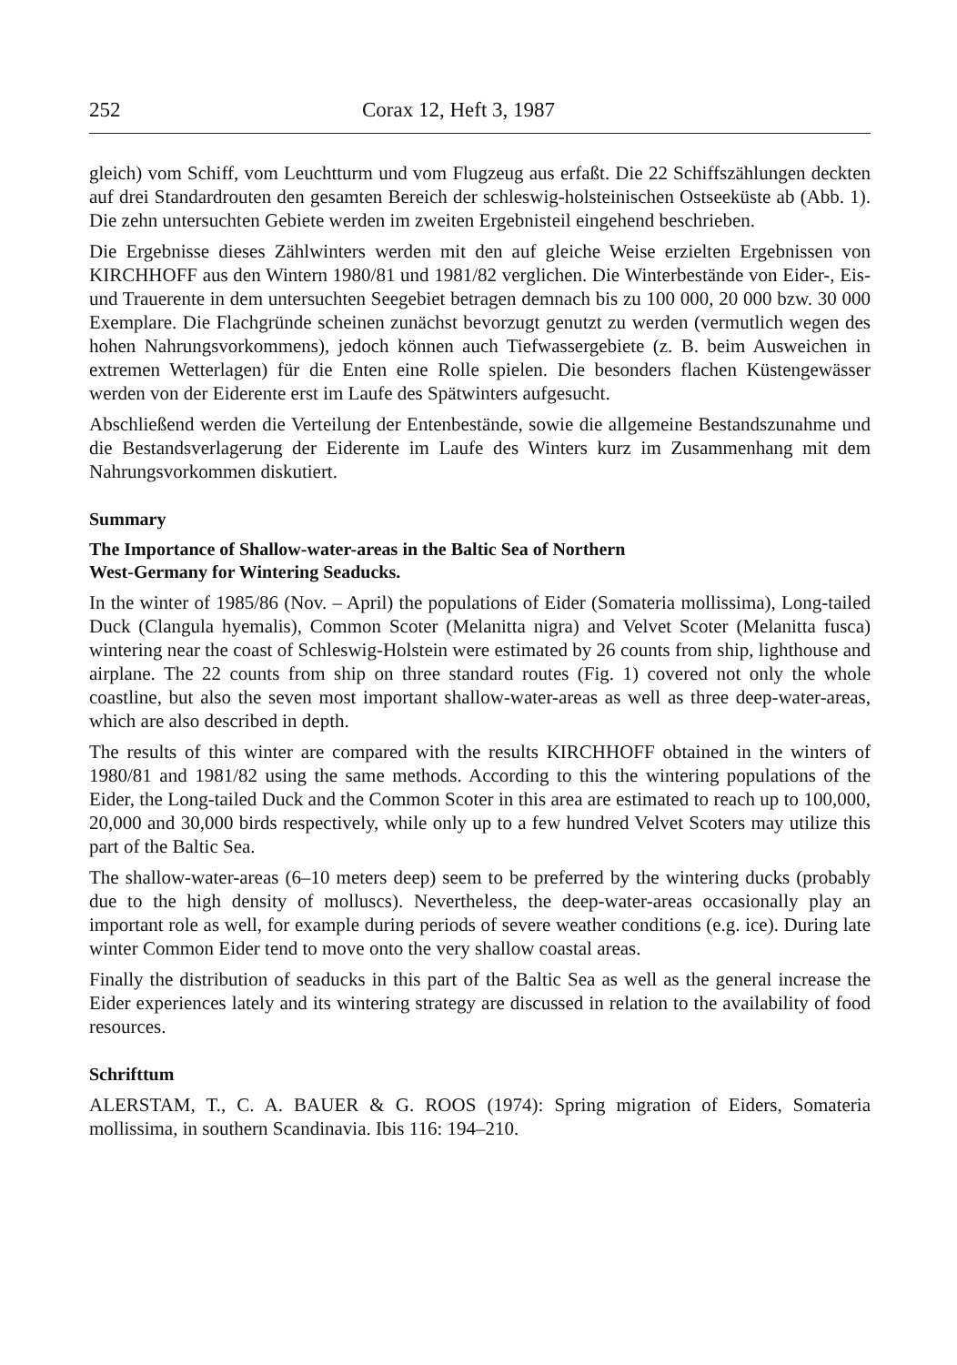252 Corax 12, Heft 3, 1987
gleich) vom Schiff, vom Leuchtturm und vom Flugzeug aus erfaßt. Die 22 Schiffs­zählungen deckten auf drei Standardrouten den gesamten Bereich der schleswig-holsteinischen Ostseeküste ab (Abb. 1). Die zehn untersuchten Gebiete werden im zweiten Ergebnisteil eingehend beschrieben.
Die Ergebnisse dieses Zählwinters werden mit den auf gleiche Weise erzielten Ergebnissen von KIRCHHOFF aus den Wintern 1980/81 und 1981/82 verglichen. Die Winterbestände von Eider-, Eis- und Trauerente in dem untersuchten Seege­biet betragen demnach bis zu 100 000, 20 000 bzw. 30 000 Exemplare. Die Flach­gründe scheinen zunächst bevorzugt genutzt zu werden (vermutlich wegen des hohen Nahrungsvorkommens), jedoch können auch Tiefwassergebiete (z. B. beim Ausweichen in extremen Wetterlagen) für die Enten eine Rolle spielen. Die beson­ders flachen Küstengewässer werden von der Eiderente erst im Laufe des Spätwin­ters aufgesucht.
Abschließend werden die Verteilung der Entenbestände, sowie die allgemeine Bestandszunahme und die Bestandsverlagerung der Eiderente im Laufe des Win­ters kurz im Zusammenhang mit dem Nahrungsvorkommen diskutiert.
Summary
The Importance of Shallow-water-areas in the Baltic Sea of Northern
West-Germany for Wintering Seaducks.
In the winter of 1985/86 (Nov. – April) the populations of Eider (Somateria mollis­sima), Long-tailed Duck (Clangula hyemalis), Common Scoter (Melanitta nigra) and Velvet Scoter (Melanitta fusca) wintering near the coast of Schleswig-Holstein were estimated by 26 counts from ship, lighthouse and airplane. The 22 counts from ship on three standard routes (Fig. 1) covered not only the whole coastline, but also the seven most important shallow-water-areas as well as three deep-water-areas, which are also described in depth.
The results of this winter are compared with the results KIRCHHOFF obtained in the winters of 1980/81 and 1981/82 using the same methods. According to this the wintering populations of the Eider, the Long-tailed Duck and the Common Scoter in this area are estimated to reach up to 100,000, 20,000 and 30,000 birds respecti­vely, while only up to a few hundred Velvet Scoters may utilize this part of the Bal­tic Sea.
The shallow-water-areas (6–10 meters deep) seem to be preferred by the wintering ducks (probably due to the high density of molluscs). Nevertheless, the deep-water-areas occasionally play an important role as well, for example during periods of severe weather conditions (e.g. ice). During late winter Common Eider tend to move onto the very shallow coastal areas.
Finally the distribution of seaducks in this part of the Baltic Sea as well as the gene­ral increase the Eider experiences lately and its wintering strategy are discussed in relation to the availability of food resources.
Schrifttum
ALERSTAM, T., C. A. BAUER & G. ROOS (1974): Spring migration of Eiders, Somateria mollissima, in southern Scandinavia. Ibis 116: 194–210.